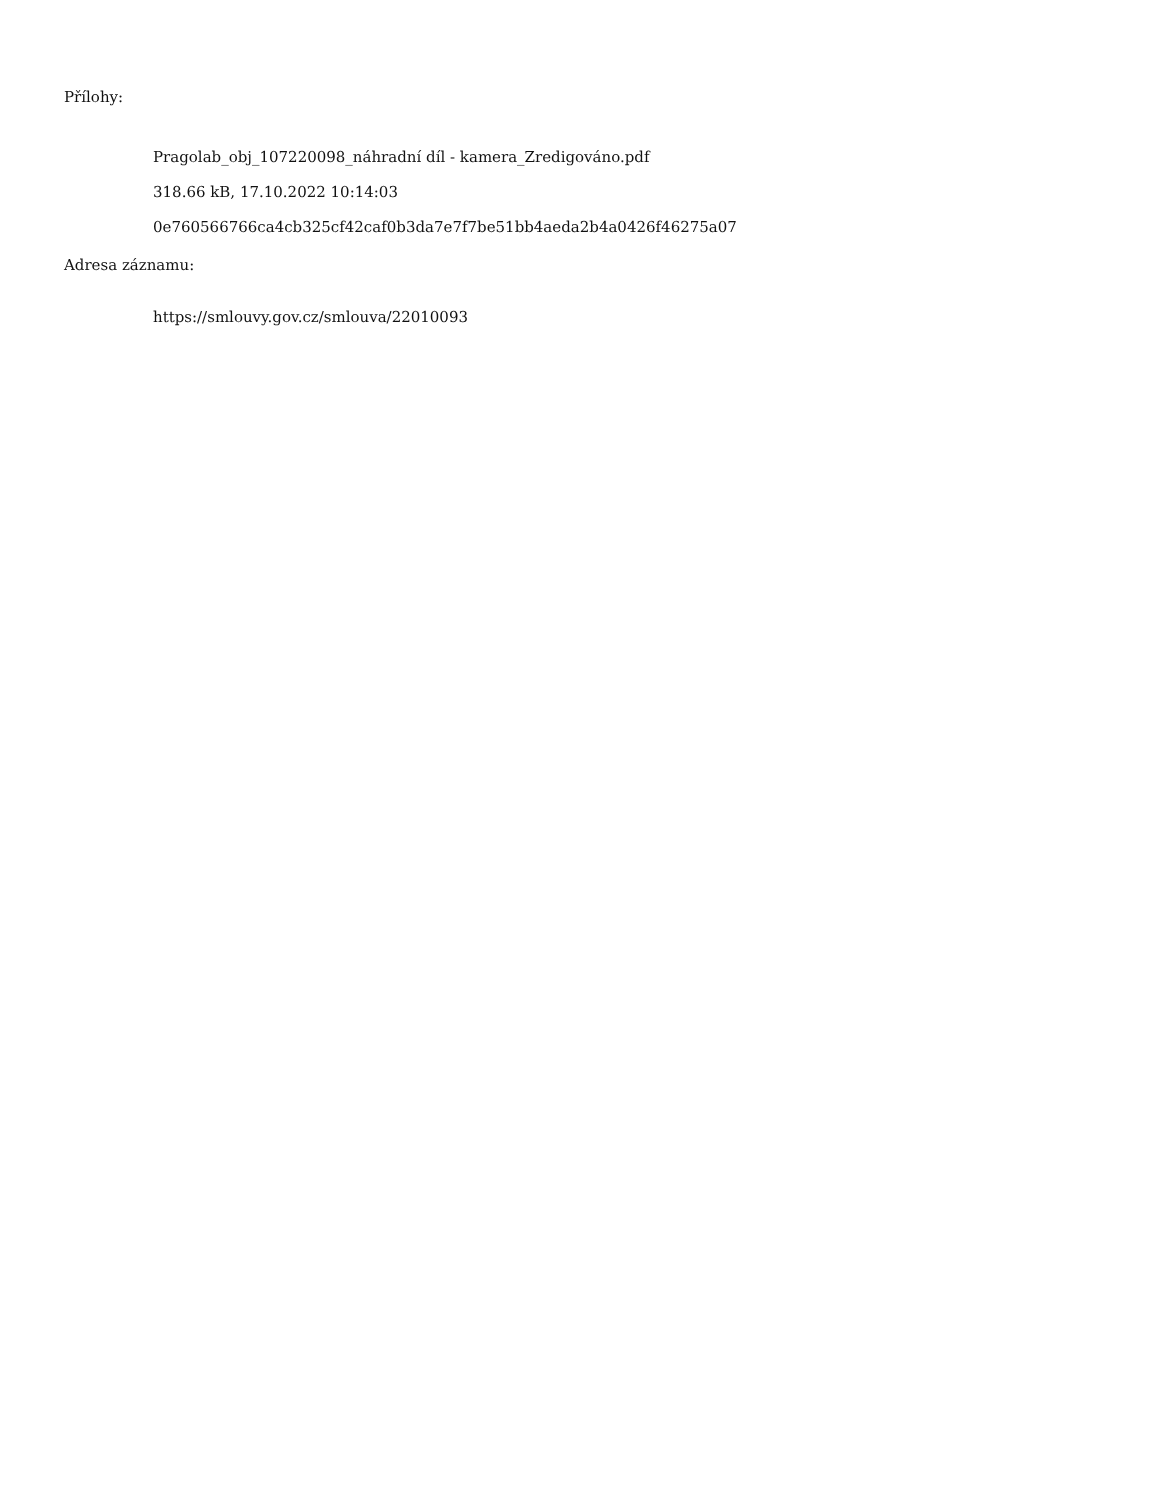Přílohy:
Pragolab_obj_107220098_náhradní díl - kamera_Zredigováno.pdf
318.66 kB, 17.10.2022 10:14:03
0e760566766ca4cb325cf42caf0b3da7e7f7be51bb4aeda2b4a0426f46275a07
Adresa záznamu:
https://smlouvy.gov.cz/smlouva/22010093